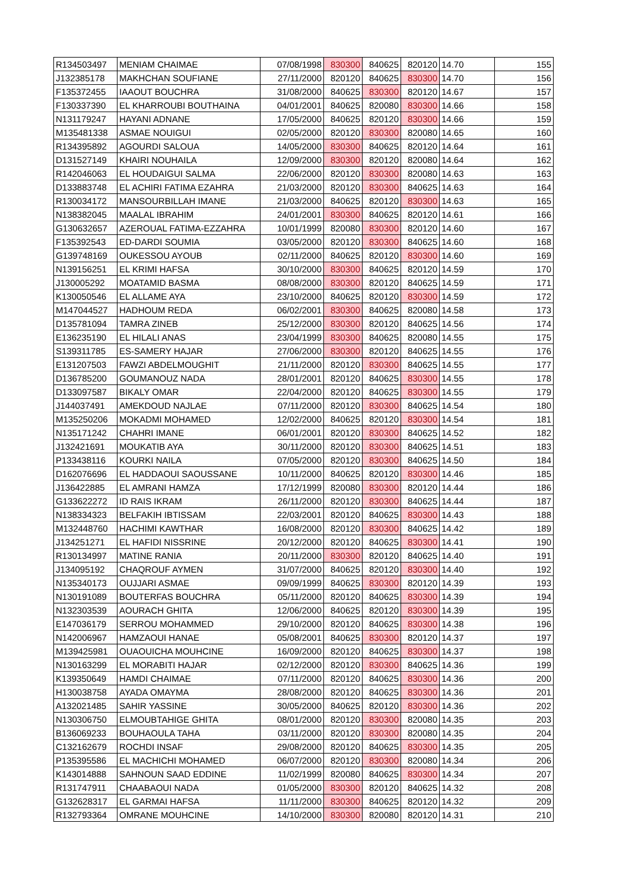| R134503497 | MENIAM CHAIMAE | 07/08/1998 | 830300 | 840625 | 820120 | 14.70 | 155 |
| J132385178 | MAKHCHAN SOUFIANE | 27/11/2000 | 820120 | 840625 | 830300 | 14.70 | 156 |
| F135372455 | IAAOUT BOUCHRA | 31/08/2000 | 840625 | 830300 | 820120 | 14.67 | 157 |
| F130337390 | EL KHARROUBI BOUTHAINA | 04/01/2001 | 840625 | 820080 | 830300 | 14.66 | 158 |
| N131179247 | HAYANI ADNANE | 17/05/2000 | 840625 | 820120 | 830300 | 14.66 | 159 |
| M135481338 | ASMAE NOUIGUI | 02/05/2000 | 820120 | 830300 | 820080 | 14.65 | 160 |
| R134395892 | AGOURDI SALOUA | 14/05/2000 | 830300 | 840625 | 820120 | 14.64 | 161 |
| D131527149 | KHAIRI NOUHAILA | 12/09/2000 | 830300 | 820120 | 820080 | 14.64 | 162 |
| R142046063 | EL HOUDAIGUI SALMA | 22/06/2000 | 820120 | 830300 | 820080 | 14.63 | 163 |
| D133883748 | EL ACHIRI FATIMA EZAHRA | 21/03/2000 | 820120 | 830300 | 840625 | 14.63 | 164 |
| R130034172 | MANSOURBILLAH IMANE | 21/03/2000 | 840625 | 820120 | 830300 | 14.63 | 165 |
| N138382045 | MAALAL IBRAHIM | 24/01/2001 | 830300 | 840625 | 820120 | 14.61 | 166 |
| G130632657 | AZEROUAL FATIMA-EZZAHRA | 10/01/1999 | 820080 | 830300 | 820120 | 14.60 | 167 |
| F135392543 | ED-DARDI SOUMIA | 03/05/2000 | 820120 | 830300 | 840625 | 14.60 | 168 |
| G139748169 | OUKESSOU AYOUB | 02/11/2000 | 840625 | 820120 | 830300 | 14.60 | 169 |
| N139156251 | EL KRIMI HAFSA | 30/10/2000 | 830300 | 840625 | 820120 | 14.59 | 170 |
| J130005292 | MOATAMID BASMA | 08/08/2000 | 830300 | 820120 | 840625 | 14.59 | 171 |
| K130050546 | EL ALLAME AYA | 23/10/2000 | 840625 | 820120 | 830300 | 14.59 | 172 |
| M147044527 | HADHOUM REDA | 06/02/2001 | 830300 | 840625 | 820080 | 14.58 | 173 |
| D135781094 | TAMRA ZINEB | 25/12/2000 | 830300 | 820120 | 840625 | 14.56 | 174 |
| E136235190 | EL HILALI ANAS | 23/04/1999 | 830300 | 840625 | 820080 | 14.55 | 175 |
| S139311785 | ES-SAMERY HAJAR | 27/06/2000 | 830300 | 820120 | 840625 | 14.55 | 176 |
| E131207503 | FAWZI ABDELMOUGHIT | 21/11/2000 | 820120 | 830300 | 840625 | 14.55 | 177 |
| D136785200 | GOUMANOUZ NADA | 28/01/2001 | 820120 | 840625 | 830300 | 14.55 | 178 |
| D133097587 | BIKALY OMAR | 22/04/2000 | 820120 | 840625 | 830300 | 14.55 | 179 |
| J144037491 | AMEKDOUD NAJLAE | 07/11/2000 | 820120 | 830300 | 840625 | 14.54 | 180 |
| M135250206 | MOKADMI MOHAMED | 12/02/2000 | 840625 | 820120 | 830300 | 14.54 | 181 |
| N135171242 | CHAHRI IMANE | 06/01/2001 | 820120 | 830300 | 840625 | 14.52 | 182 |
| J132421691 | MOUKATIB AYA | 30/11/2000 | 820120 | 830300 | 840625 | 14.51 | 183 |
| P133438116 | KOURKI NAILA | 07/05/2000 | 820120 | 830300 | 840625 | 14.50 | 184 |
| D162076696 | EL HADDAOUI SAOUSSANE | 10/11/2000 | 840625 | 820120 | 830300 | 14.46 | 185 |
| J136422885 | EL AMRANI HAMZA | 17/12/1999 | 820080 | 830300 | 820120 | 14.44 | 186 |
| G133622272 | ID RAIS IKRAM | 26/11/2000 | 820120 | 830300 | 840625 | 14.44 | 187 |
| N138334323 | BELFAKIH IBTISSAM | 22/03/2001 | 820120 | 840625 | 830300 | 14.43 | 188 |
| M132448760 | HACHIMI KAWTHAR | 16/08/2000 | 820120 | 830300 | 840625 | 14.42 | 189 |
| J134251271 | EL HAFIDI NISSRINE | 20/12/2000 | 820120 | 840625 | 830300 | 14.41 | 190 |
| R130134997 | MATINE RANIA | 20/11/2000 | 830300 | 820120 | 840625 | 14.40 | 191 |
| J134095192 | CHAQROUF AYMEN | 31/07/2000 | 840625 | 820120 | 830300 | 14.40 | 192 |
| N135340173 | OUJJARI ASMAE | 09/09/1999 | 840625 | 830300 | 820120 | 14.39 | 193 |
| N130191089 | BOUTERFAS BOUCHRA | 05/11/2000 | 820120 | 840625 | 830300 | 14.39 | 194 |
| N132303539 | AOURACH GHITA | 12/06/2000 | 840625 | 820120 | 830300 | 14.39 | 195 |
| E147036179 | SERROU MOHAMMED | 29/10/2000 | 820120 | 840625 | 830300 | 14.38 | 196 |
| N142006967 | HAMZAOUI HANAE | 05/08/2001 | 840625 | 830300 | 820120 | 14.37 | 197 |
| M139425981 | OUAOUICHA MOUHCINE | 16/09/2000 | 820120 | 840625 | 830300 | 14.37 | 198 |
| N130163299 | EL MORABITI HAJAR | 02/12/2000 | 820120 | 830300 | 840625 | 14.36 | 199 |
| K139350649 | HAMDI CHAIMAE | 07/11/2000 | 820120 | 840625 | 830300 | 14.36 | 200 |
| H130038758 | AYADA OMAYMA | 28/08/2000 | 820120 | 840625 | 830300 | 14.36 | 201 |
| A132021485 | SAHIR YASSINE | 30/05/2000 | 840625 | 820120 | 830300 | 14.36 | 202 |
| N130306750 | ELMOUBTAHIGE GHITA | 08/01/2000 | 820120 | 830300 | 820080 | 14.35 | 203 |
| B136069233 | BOUHAOULA TAHA | 03/11/2000 | 820120 | 830300 | 820080 | 14.35 | 204 |
| C132162679 | ROCHDI INSAF | 29/08/2000 | 820120 | 840625 | 830300 | 14.35 | 205 |
| P135395586 | EL MACHICHI MOHAMED | 06/07/2000 | 820120 | 830300 | 820080 | 14.34 | 206 |
| K143014888 | SAHNOUN SAAD EDDINE | 11/02/1999 | 820080 | 840625 | 830300 | 14.34 | 207 |
| R131747911 | CHAABAOUI NADA | 01/05/2000 | 830300 | 820120 | 840625 | 14.32 | 208 |
| G132628317 | EL GARMAI HAFSA | 11/11/2000 | 830300 | 840625 | 820120 | 14.32 | 209 |
| R132793364 | OMRANE MOUHCINE | 14/10/2000 | 830300 | 820080 | 820120 | 14.31 | 210 |